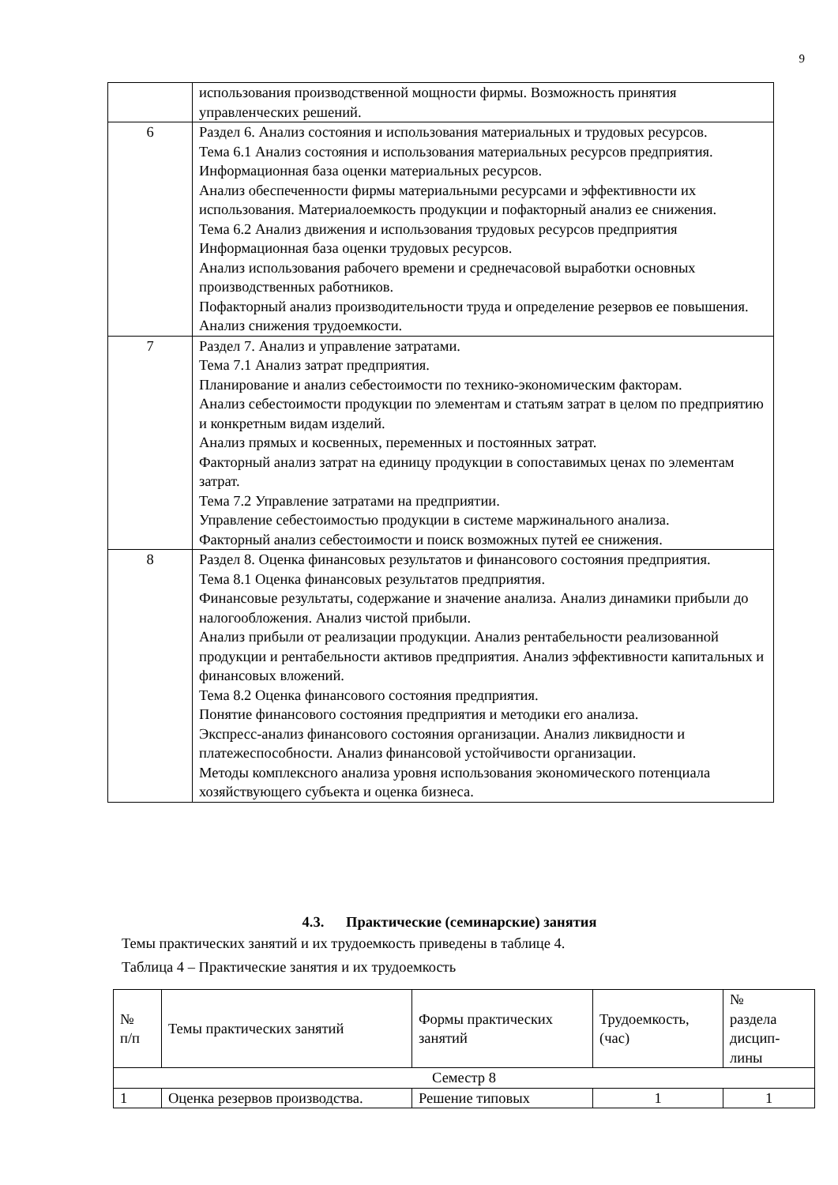9
| | использования производственной мощности фирмы. Возможность принятия управленческих решений. |
| 6 | Раздел 6. Анализ состояния и использования материальных и трудовых ресурсов. Тема 6.1 Анализ состояния и использования материальных ресурсов предприятия. Информационная база оценки материальных ресурсов. Анализ обеспеченности фирмы материальными ресурсами и эффективности их использования. Материалоемкость продукции и пофакторный анализ ее снижения. Тема 6.2 Анализ движения и использования трудовых ресурсов предприятия Информационная база оценки трудовых ресурсов. Анализ использования рабочего времени и среднечасовой выработки основных производственных работников. Пофакторный анализ производительности труда и определение резервов ее повышения. Анализ снижения трудоемкости. |
| 7 | Раздел 7. Анализ и управление затратами. Тема 7.1 Анализ затрат предприятия. Планирование и анализ себестоимости по технико-экономическим факторам. Анализ себестоимости продукции по элементам и статьям затрат в целом по предприятию и конкретным видам изделий. Анализ прямых и косвенных, переменных и постоянных затрат. Факторный анализ затрат на единицу продукции в сопоставимых ценах по элементам затрат. Тема 7.2 Управление затратами на предприятии. Управление себестоимостью продукции в системе маржинального анализа. Факторный анализ себестоимости и поиск возможных путей ее снижения. |
| 8 | Раздел 8. Оценка финансовых результатов и финансового состояния предприятия. Тема 8.1 Оценка финансовых результатов предприятия. Финансовые результаты, содержание и значение анализа. Анализ динамики прибыли до налогообложения. Анализ чистой прибыли. Анализ прибыли от реализации продукции. Анализ рентабельности реализованной продукции и рентабельности активов предприятия. Анализ эффективности капитальных и финансовых вложений. Тема 8.2 Оценка финансового состояния предприятия. Понятие финансового состояния предприятия и методики его анализа. Экспресс-анализ финансового состояния организации. Анализ ликвидности и платежеспособности. Анализ финансовой устойчивости организации. Методы комплексного анализа уровня использования экономического потенциала хозяйствующего субъекта и оценка бизнеса. |
4.3. Практические (семинарские) занятия
Темы практических занятий и их трудоемкость приведены в таблице 4.
Таблица 4 – Практические занятия и их трудоемкость
| № п/п | Темы практических занятий | Формы практических занятий | Трудоемкость, (час) | № раздела дисцип- лины |
| --- | --- | --- | --- | --- |
| Семестр 8 | | | | |
| 1 | Оценка резервов производства. | Решение типовых | 1 | 1 |